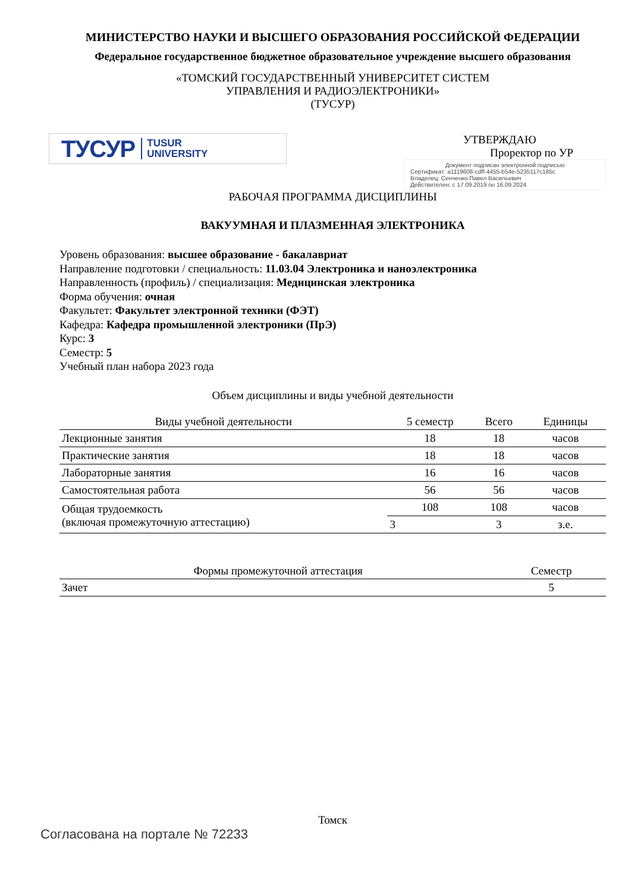МИНИСТЕРСТВО НАУКИ И ВЫСШЕГО ОБРАЗОВАНИЯ РОССИЙСКОЙ ФЕДЕРАЦИИ
Федеральное государственное бюджетное образовательное учреждение высшего образования
«ТОМСКИЙ ГОСУДАРСТВЕННЫЙ УНИВЕРСИТЕТ СИСТЕМ
УПРАВЛЕНИЯ И РАДИОЭЛЕКТРОНИКИ»
(ТУСУР)
ТУСУР TUSUR
UNIVERSITY
УТВЕРЖДАЮ
Проректор по УР
Документ подписан электронной подписью
Сертификат: a1119608-cdff-4455-b54e-5235117c185c
Владелец: Сенченко Павел Васильевич
Действителен: с 17.09.2019 по 16.09.2024
РАБОЧАЯ ПРОГРАММА ДИСЦИПЛИНЫ
ВАКУУМНАЯ И ПЛАЗМЕННАЯ ЭЛЕКТРОНИКА
Уровень образования: высшее образование - бакалавриат
Направление подготовки / специальность: 11.03.04 Электроника и наноэлектроника
Направленность (профиль) / специализация: Медицинская электроника
Форма обучения: очная
Факультет: Факультет электронной техники (ФЭТ)
Кафедра: Кафедра промышленной электроники (ПрЭ)
Курс: 3
Семестр: 5
Учебный план набора 2023 года
Объем дисциплины и виды учебной деятельности
| Виды учебной деятельности | 5 семестр | Всего | Единицы |
| --- | --- | --- | --- |
| Лекционные занятия | 18 | 18 | часов |
| Практические занятия | 18 | 18 | часов |
| Лабораторные занятия | 16 | 16 | часов |
| Самостоятельная работа | 56 | 56 | часов |
| Общая трудоемкость (включая промежуточную аттестацию) | 108 | 108 | часов |
| | 3 | 3 | з.е. |
| Формы промежуточной аттестация | Семестр |
| --- | --- |
| Зачет | 5 |
Томск
Согласована на портале № 72233